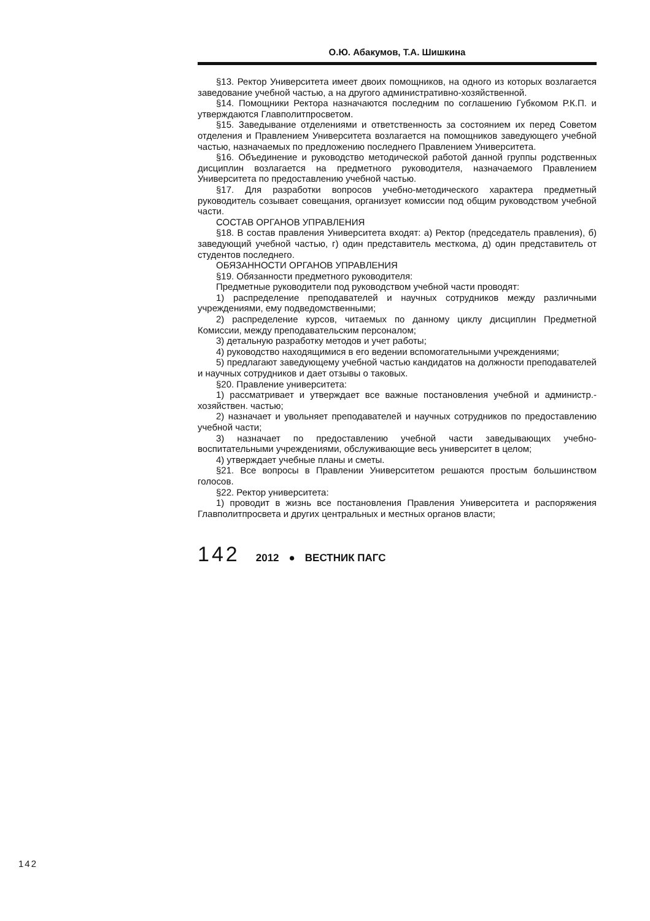О.Ю. Абакумов, Т.А. Шишкина
§13. Ректор Университета имеет двоих помощников, на одного из которых возлагается заведование учебной частью, а на другого административно-хозяйственной.
§14. Помощники Ректора назначаются последним по соглашению Губкомом Р.К.П. и утверждаются Главполитпросветом.
§15. Заведывание отделениями и ответственность за состоянием их перед Советом отделения и Правлением Университета возлагается на помощников заведующего учебной частью, назначаемых по предложению последнего Правлением Университета.
§16. Объединение и руководство методической работой данной группы родственных дисциплин возлагается на предметного руководителя, назначаемого Правлением Университета по предоставлению учебной частью.
§17. Для разработки вопросов учебно-методического характера предметный руководитель созывает совещания, организует комиссии под общим руководством учебной части.
СОСТАВ ОРГАНОВ УПРАВЛЕНИЯ
§18. В состав правления Университета входят: а) Ректор (председатель правления), б) заведующий учебной частью, г) один представитель месткома, д) один представитель от студентов последнего.
ОБЯЗАННОСТИ ОРГАНОВ УПРАВЛЕНИЯ
§19. Обязанности предметного руководителя:
Предметные руководители под руководством учебной части проводят:
1) распределение преподавателей и научных сотрудников между различными учреждениями, ему подведомственными;
2) распределение курсов, читаемых по данному циклу дисциплин Предметной Комиссии, между преподавательским персоналом;
3) детальную разработку методов и учет работы;
4) руководство находящимися в его ведении вспомогательными учреждениями;
5) предлагают заведующему учебной частью кандидатов на должности преподавателей и научных сотрудников и дает отзывы о таковых.
§20. Правление университета:
1) рассматривает и утверждает все важные постановления учебной и администр.-хозяйствен. частью;
2) назначает и увольняет преподавателей и научных сотрудников по предоставлению учебной части;
3) назначает по предоставлению учебной части заведывающих учебно- воспитательными учреждениями, обслуживающие весь университет в целом;
4) утверждает учебные планы и сметы.
§21. Все вопросы в Правлении Университетом решаются простым большинством голосов.
§22. Ректор университета:
1) проводит в жизнь все постановления Правления Университета и распоряжения Главполитпросвета и других центральных и местных органов власти;
142 2012 ● ВЕСТНИК ПАГС
142